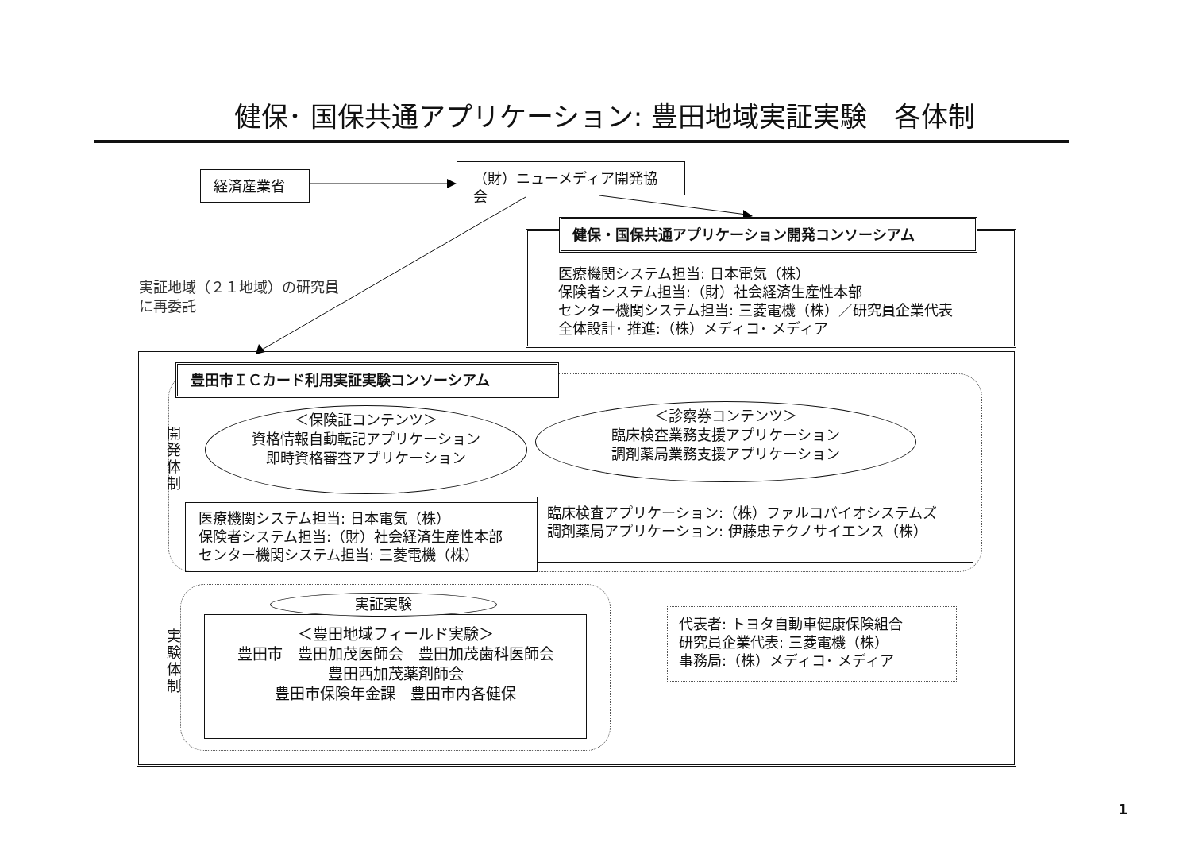健保･ 国保共通アプリケーション: 豊田地域実証実験　各体制
経済産業省 （財）ニューメディア開発協会
実証地域（２１地域）の研究員
に再委託
医療機関システム担当: 日本電気（株）
保険者システム担当:（財）社会経済生産性本部
センター機関システム担当: 三菱電機（株）／研究員企業代表
全体設計･ 推進:（株）メディコ･ メディア
健保・国保共通アプリケーション開発コンソーシアム
豊田市ＩＣカード利用実証実験コンソーシアム
開
発
体
制
＜保険証コンテンツ＞
資格情報自動転記アプリケーション
即時資格審査アプリケーション
＜診察券コンテンツ＞
臨床検査業務支援アプリケーション
調剤薬局業務支援アプリケーション
医療機関システム担当: 日本電気（株）
保険者システム担当:（財）社会経済生産性本部
センター機関システム担当: 三菱電機（株）
臨床検査アプリケーション:（株）ファルコバイオシステムズ
調剤薬局アプリケーション: 伊藤忠テクノサイエンス（株）
実
験
体
制
＜豊田地域フィールド実験＞
豊田市　豊田加茂医師会　豊田加茂歯科医師会
豊田西加茂薬剤師会
豊田市保険年金課　豊田市内各健保
実証実験
代表者: トヨタ自動車健康保険組合
研究員企業代表: 三菱電機（株）
事務局:（株）メディコ･ メディア
1